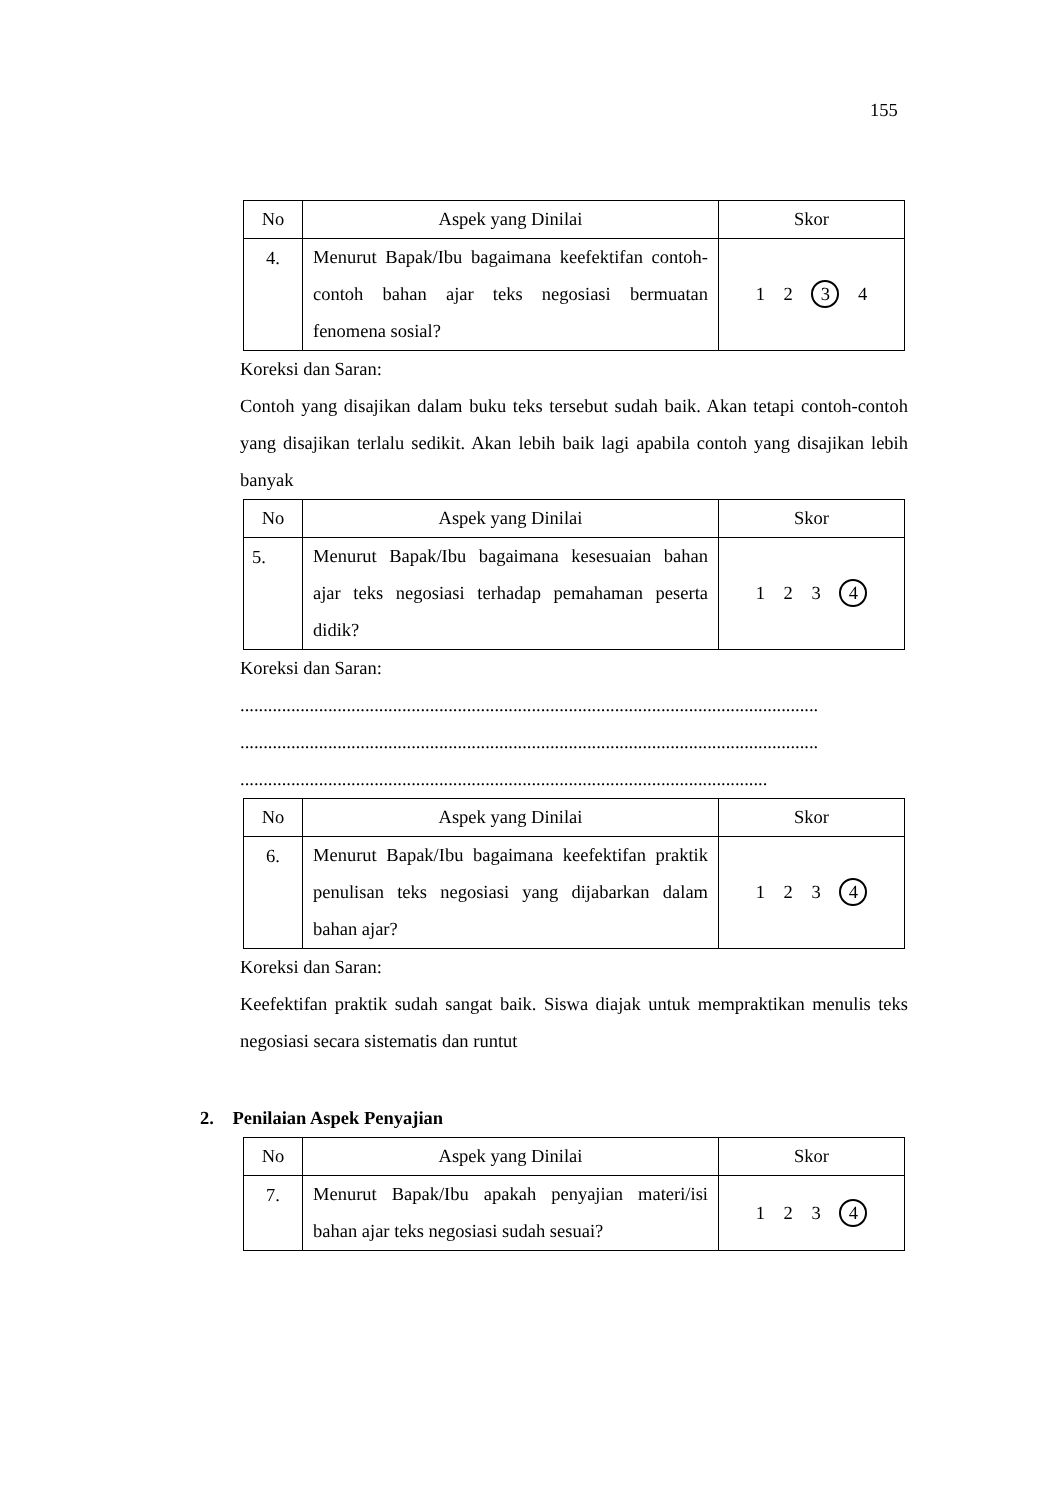155
| No | Aspek yang Dinilai | Skor |
| --- | --- | --- |
| 4. | Menurut Bapak/Ibu bagaimana keefektifan contoh-contoh bahan ajar teks negosiasi bermuatan fenomena sosial? | 1 2 3 4 |
Koreksi dan Saran:
Contoh yang disajikan dalam buku teks tersebut sudah baik. Akan tetapi contoh-contoh yang disajikan terlalu sedikit. Akan lebih baik lagi apabila contoh yang disajikan lebih banyak
| No | Aspek yang Dinilai | Skor |
| --- | --- | --- |
| 5. | Menurut Bapak/Ibu bagaimana kesesuaian bahan ajar teks negosiasi terhadap pemahaman peserta didik? | 1 2 3 4 |
Koreksi dan Saran:
.............................................................................................................................
.............................................................................................................................
..................................................................................................................
| No | Aspek yang Dinilai | Skor |
| --- | --- | --- |
| 6. | Menurut Bapak/Ibu bagaimana keefektifan praktik penulisan teks negosiasi yang dijabarkan dalam bahan ajar? | 1 2 3 4 |
Koreksi dan Saran:
Keefektifan praktik sudah sangat baik. Siswa diajak untuk mempraktikan menulis teks negosiasi secara sistematis dan runtut
2. Penilaian Aspek Penyajian
| No | Aspek yang Dinilai | Skor |
| --- | --- | --- |
| 7. | Menurut Bapak/Ibu apakah penyajian materi/isi bahan ajar teks negosiasi sudah sesuai? | 1 2 3 4 |